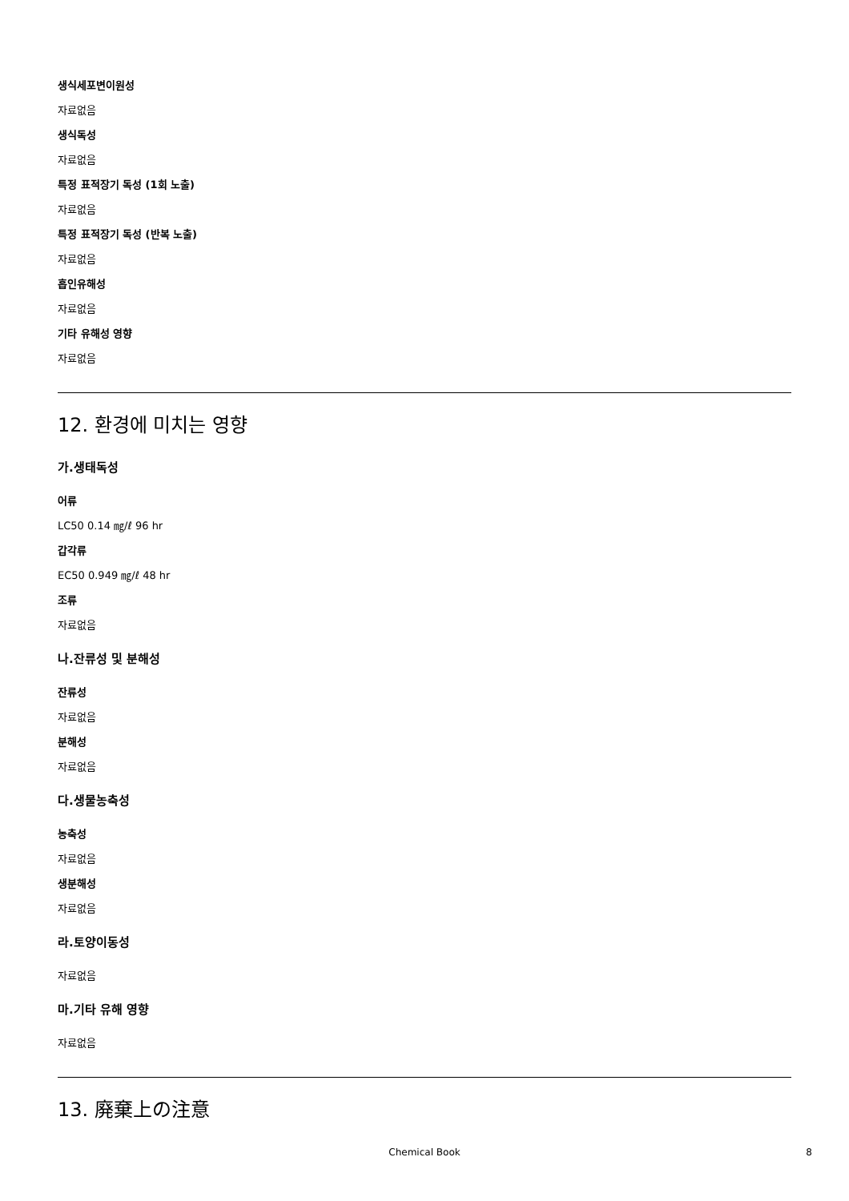생식세포변이원성
자료없음
생식독성
자료없음
특정 표적장기 독성 (1회 노출)
자료없음
특정 표적장기 독성 (반복 노출)
자료없음
흡인유해성
자료없음
기타 유해성 영향
자료없음
12. 환경에 미치는 영향
가.생태독성
어류
LC50 0.14 ㎎/ℓ 96 hr
갑각류
EC50 0.949 ㎎/ℓ 48 hr
조류
자료없음
나.잔류성 및 분해성
잔류성
자료없음
분해성
자료없음
다.생물농축성
농축성
자료없음
생분해성
자료없음
라.토양이동성
자료없음
마.기타 유해 영향
자료없음
13. 廃棄上の注意
Chemical Book 8